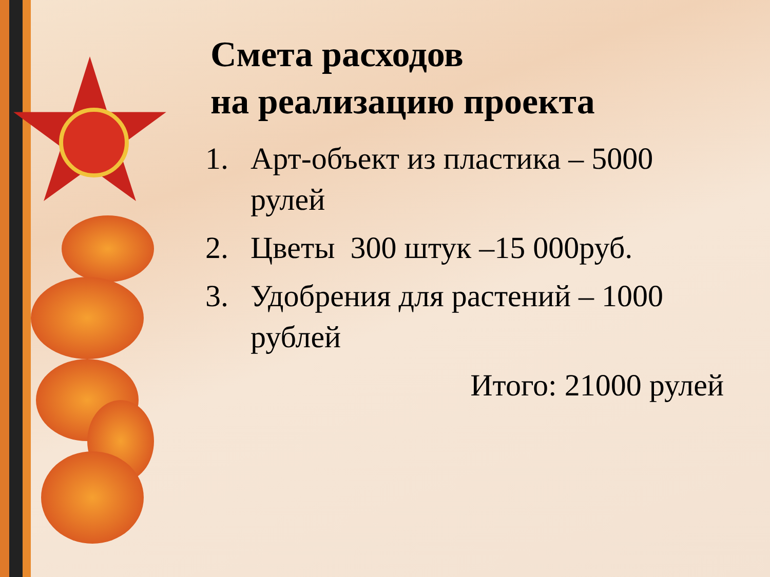Смета расходов
на реализацию проекта
1. Арт-объект из пластика – 5000 рулей
2. Цветы 300 штук –15 000руб.
3. Удобрения для растений – 1000 рублей
Итого: 21000 рулей